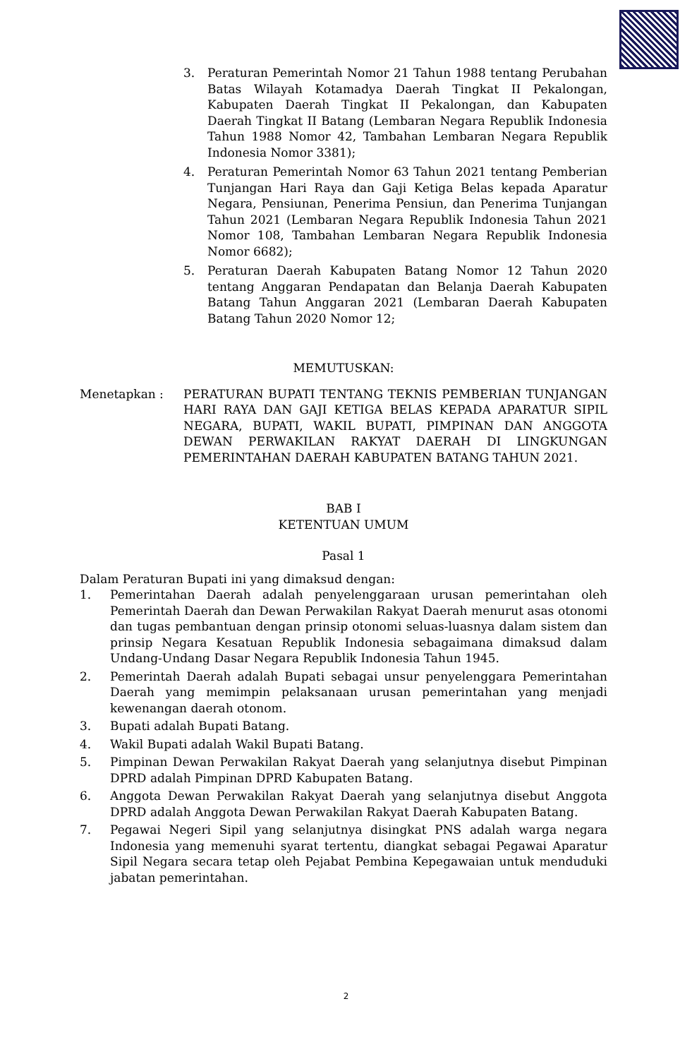3. Peraturan Pemerintah Nomor 21 Tahun 1988 tentang Perubahan Batas Wilayah Kotamadya Daerah Tingkat II Pekalongan, Kabupaten Daerah Tingkat II Pekalongan, dan Kabupaten Daerah Tingkat II Batang (Lembaran Negara Republik Indonesia Tahun 1988 Nomor 42, Tambahan Lembaran Negara Republik Indonesia Nomor 3381);
4. Peraturan Pemerintah Nomor 63 Tahun 2021 tentang Pemberian Tunjangan Hari Raya dan Gaji Ketiga Belas kepada Aparatur Negara, Pensiunan, Penerima Pensiun, dan Penerima Tunjangan Tahun 2021 (Lembaran Negara Republik Indonesia Tahun 2021 Nomor 108, Tambahan Lembaran Negara Republik Indonesia Nomor 6682);
5. Peraturan Daerah Kabupaten Batang Nomor 12 Tahun 2020 tentang Anggaran Pendapatan dan Belanja Daerah Kabupaten Batang Tahun Anggaran 2021 (Lembaran Daerah Kabupaten Batang Tahun 2020 Nomor 12;
MEMUTUSKAN:
Menetapkan : PERATURAN BUPATI TENTANG TEKNIS PEMBERIAN TUNJANGAN HARI RAYA DAN GAJI KETIGA BELAS KEPADA APARATUR SIPIL NEGARA, BUPATI, WAKIL BUPATI, PIMPINAN DAN ANGGOTA DEWAN PERWAKILAN RAKYAT DAERAH DI LINGKUNGAN PEMERINTAHAN DAERAH KABUPATEN BATANG TAHUN 2021.
BAB I
KETENTUAN UMUM
Pasal 1
Dalam Peraturan Bupati ini yang dimaksud dengan:
1. Pemerintahan Daerah adalah penyelenggaraan urusan pemerintahan oleh Pemerintah Daerah dan Dewan Perwakilan Rakyat Daerah menurut asas otonomi dan tugas pembantuan dengan prinsip otonomi seluas-luasnya dalam sistem dan prinsip Negara Kesatuan Republik Indonesia sebagaimana dimaksud dalam Undang-Undang Dasar Negara Republik Indonesia Tahun 1945.
2. Pemerintah Daerah adalah Bupati sebagai unsur penyelenggara Pemerintahan Daerah yang memimpin pelaksanaan urusan pemerintahan yang menjadi kewenangan daerah otonom.
3. Bupati adalah Bupati Batang.
4. Wakil Bupati adalah Wakil Bupati Batang.
5. Pimpinan Dewan Perwakilan Rakyat Daerah yang selanjutnya disebut Pimpinan DPRD adalah Pimpinan DPRD Kabupaten Batang.
6. Anggota Dewan Perwakilan Rakyat Daerah yang selanjutnya disebut Anggota DPRD adalah Anggota Dewan Perwakilan Rakyat Daerah Kabupaten Batang.
7. Pegawai Negeri Sipil yang selanjutnya disingkat PNS adalah warga negara Indonesia yang memenuhi syarat tertentu, diangkat sebagai Pegawai Aparatur Sipil Negara secara tetap oleh Pejabat Pembina Kepegawaian untuk menduduki jabatan pemerintahan.
2